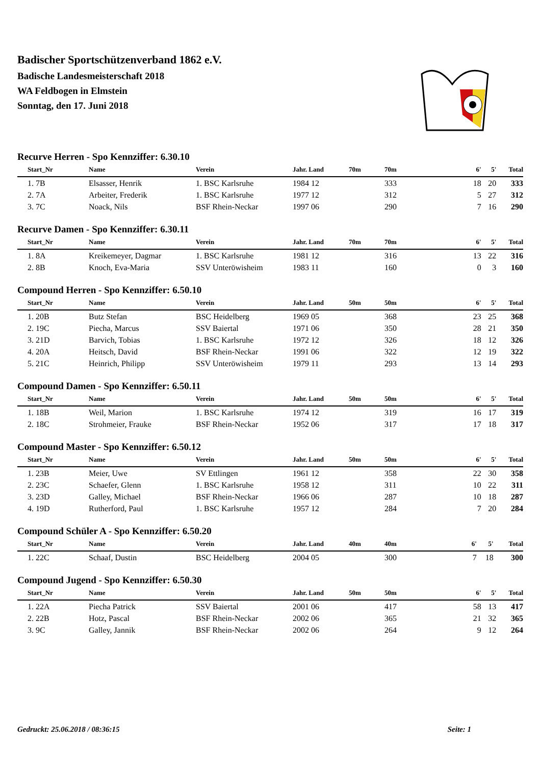Badischer Sportschützenverband 1862 e.V.
Badische Landesmeisterschaft 2018
WA Feldbogen in Elmstein
Sonntag, den 17. Juni 2018
Recurve Herren - Spo Kennziffer: 6.30.10
| | Start_Nr | Name | Verein | Jahr. Land | 70m | 70m | 6' | 5' | Total |
| --- | --- | --- | --- | --- | --- | --- | --- | --- | --- |
| | 1. 7B | Elsasser, Henrik | 1. BSC Karlsruhe | 1984 12 | | 333 | 18 | 20 | 333 |
| | 2. 7A | Arbeiter, Frederik | 1. BSC Karlsruhe | 1977 12 | | 312 | 5 | 27 | 312 |
| | 3. 7C | Noack, Nils | BSF Rhein-Neckar | 1997 06 | | 290 | 7 | 16 | 290 |
Recurve Damen - Spo Kennziffer: 6.30.11
| | Start_Nr | Name | Verein | Jahr. Land | 70m | 70m | 6' | 5' | Total |
| --- | --- | --- | --- | --- | --- | --- | --- | --- | --- |
| | 1. 8A | Kreikemeyer, Dagmar | 1. BSC Karlsruhe | 1981 12 | | 316 | 13 | 22 | 316 |
| | 2. 8B | Knoch, Eva-Maria | SSV Unteröwisheim | 1983 11 | | 160 | 0 | 3 | 160 |
Compound Herren - Spo Kennziffer: 6.50.10
| | Start_Nr | Name | Verein | Jahr. Land | 50m | 50m | 6' | 5' | Total |
| --- | --- | --- | --- | --- | --- | --- | --- | --- | --- |
| | 1. 20B | Butz Stefan | BSC Heidelberg | 1969 05 | | 368 | 23 | 25 | 368 |
| | 2. 19C | Piecha, Marcus | SSV Baiertal | 1971 06 | | 350 | 28 | 21 | 350 |
| | 3. 21D | Barvich, Tobias | 1. BSC Karlsruhe | 1972 12 | | 326 | 18 | 12 | 326 |
| | 4. 20A | Heitsch, David | BSF Rhein-Neckar | 1991 06 | | 322 | 12 | 19 | 322 |
| | 5. 21C | Heinrich, Philipp | SSV Unteröwisheim | 1979 11 | | 293 | 13 | 14 | 293 |
Compound Damen - Spo Kennziffer: 6.50.11
| | Start_Nr | Name | Verein | Jahr. Land | 50m | 50m | 6' | 5' | Total |
| --- | --- | --- | --- | --- | --- | --- | --- | --- | --- |
| | 1. 18B | Weil, Marion | 1. BSC Karlsruhe | 1974 12 | | 319 | 16 | 17 | 319 |
| | 2. 18C | Strohmeier, Frauke | BSF Rhein-Neckar | 1952 06 | | 317 | 17 | 18 | 317 |
Compound Master - Spo Kennziffer: 6.50.12
| | Start_Nr | Name | Verein | Jahr. Land | 50m | 50m | 6' | 5' | Total |
| --- | --- | --- | --- | --- | --- | --- | --- | --- | --- |
| | 1. 23B | Meier, Uwe | SV Ettlingen | 1961 12 | | 358 | 22 | 30 | 358 |
| | 2. 23C | Schaefer, Glenn | 1. BSC Karlsruhe | 1958 12 | | 311 | 10 | 22 | 311 |
| | 3. 23D | Galley, Michael | BSF Rhein-Neckar | 1966 06 | | 287 | 10 | 18 | 287 |
| | 4. 19D | Rutherford, Paul | 1. BSC Karlsruhe | 1957 12 | | 284 | 7 | 20 | 284 |
Compound Schüler A - Spo Kennziffer: 6.50.20
| | Start_Nr | Name | Verein | Jahr. Land | 40m | 40m | 6' | 5' | Total |
| --- | --- | --- | --- | --- | --- | --- | --- | --- | --- |
| | 1. 22C | Schaaf, Dustin | BSC Heidelberg | 2004 05 | | 300 | 7 | 18 | 300 |
Compound Jugend - Spo Kennziffer: 6.50.30
| | Start_Nr | Name | Verein | Jahr. Land | 50m | 50m | 6' | 5' | Total |
| --- | --- | --- | --- | --- | --- | --- | --- | --- | --- |
| | 1. 22A | Piecha Patrick | SSV Baiertal | 2001 06 | | 417 | 58 | 13 | 417 |
| | 2. 22B | Hotz, Pascal | BSF Rhein-Neckar | 2002 06 | | 365 | 21 | 32 | 365 |
| | 3. 9C | Galley, Jannik | BSF Rhein-Neckar | 2002 06 | | 264 | 9 | 12 | 264 |
Gedruckt: 25.06.2018 / 08:36:15 Seite: 1